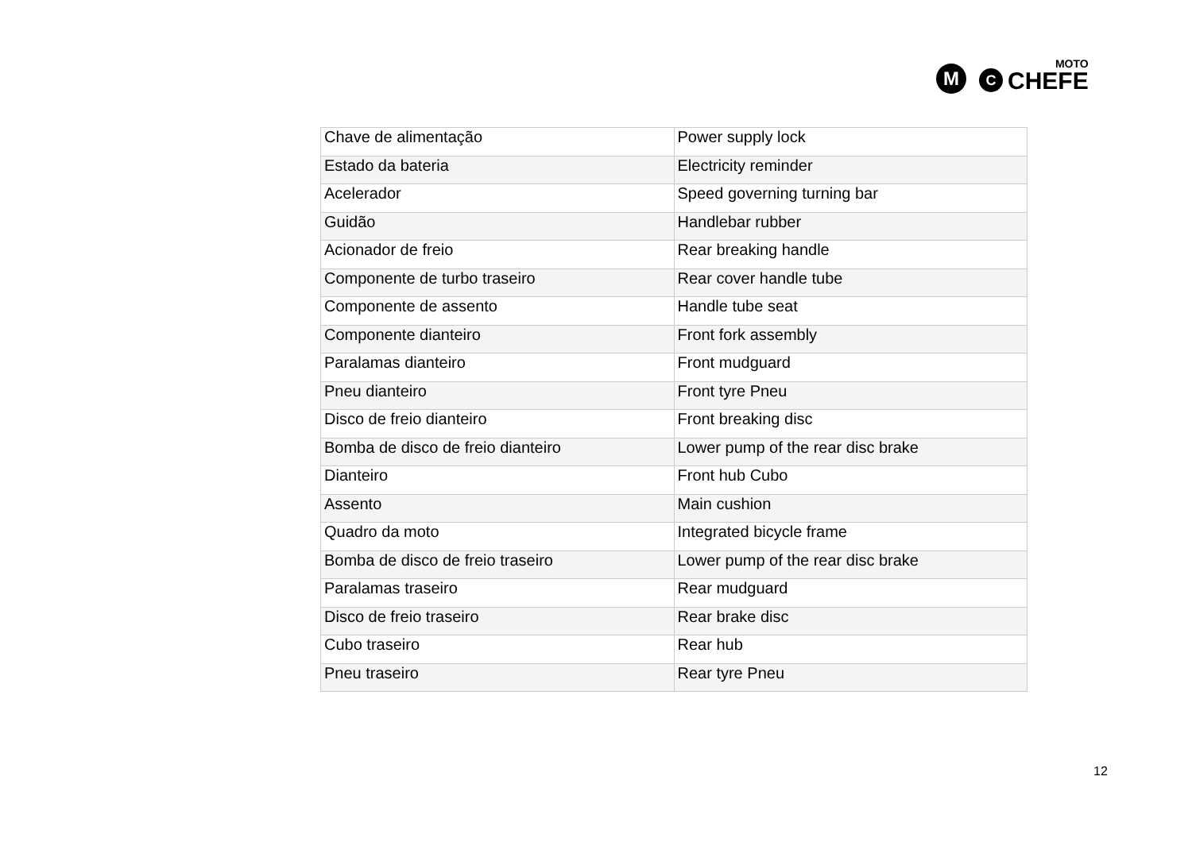M
C
MOTO
CHEFE
| Chave de alimentação | Power supply lock |
| Estado da bateria | Electricity reminder |
| Acelerador | Speed governing turning bar |
| Guidão | Handlebar rubber |
| Acionador de freio | Rear breaking handle |
| Componente de turbo traseiro | Rear cover handle tube |
| Componente de assento | Handle tube seat |
| Componente dianteiro | Front fork assembly |
| Paralamas dianteiro | Front mudguard |
| Pneu dianteiro | Front tyre Pneu |
| Disco de freio dianteiro | Front breaking disc |
| Bomba de disco de freio dianteiro | Lower pump of the rear disc brake |
| Dianteiro | Front hub Cubo |
| Assento | Main cushion |
| Quadro da moto | Integrated bicycle frame |
| Bomba de disco de freio traseiro | Lower pump of the rear disc brake |
| Paralamas traseiro | Rear mudguard |
| Disco de freio traseiro | Rear brake disc |
| Cubo traseiro | Rear hub |
| Pneu traseiro | Rear tyre Pneu |
12